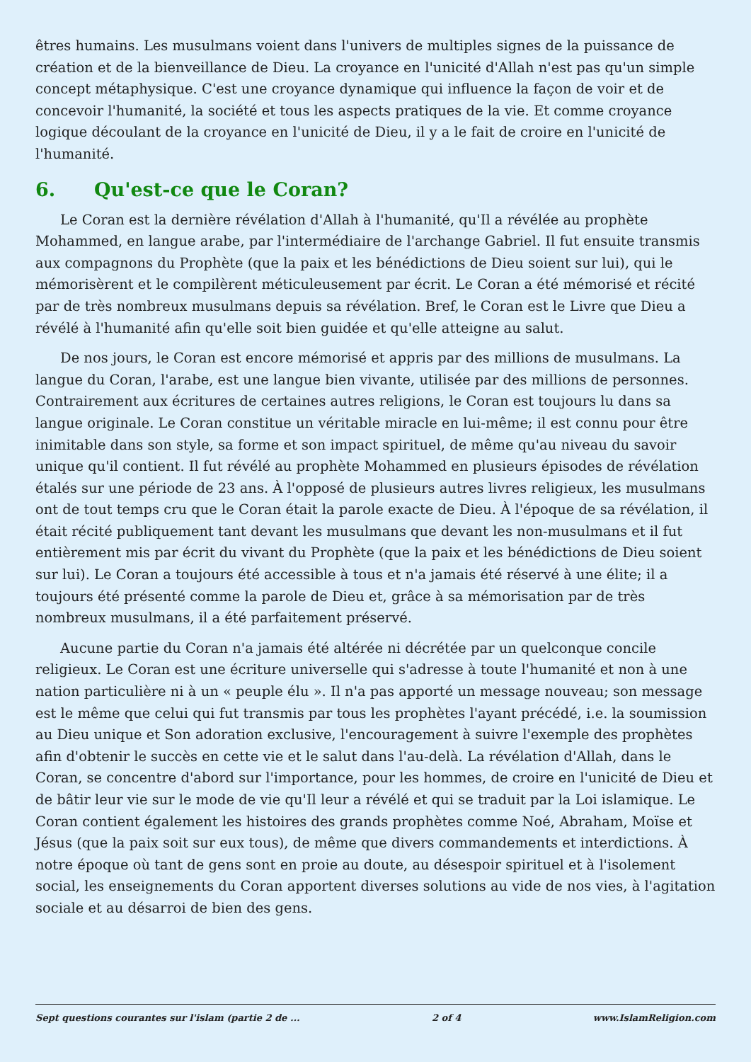êtres humains. Les musulmans voient dans l'univers de multiples signes de la puissance de création et de la bienveillance de Dieu. La croyance en l'unicité d'Allah n'est pas qu'un simple concept métaphysique. C'est une croyance dynamique qui influence la façon de voir et de concevoir l'humanité, la société et tous les aspects pratiques de la vie. Et comme croyance logique découlant de la croyance en l'unicité de Dieu, il y a le fait de croire en l'unicité de l'humanité.
6. Qu'est-ce que le Coran?
Le Coran est la dernière révélation d'Allah à l'humanité, qu'Il a révélée au prophète Mohammed, en langue arabe, par l'intermédiaire de l'archange Gabriel. Il fut ensuite transmis aux compagnons du Prophète (que la paix et les bénédictions de Dieu soient sur lui), qui le mémorisèrent et le compilèrent méticuleusement par écrit. Le Coran a été mémorisé et récité par de très nombreux musulmans depuis sa révélation. Bref, le Coran est le Livre que Dieu a révélé à l'humanité afin qu'elle soit bien guidée et qu'elle atteigne au salut.
De nos jours, le Coran est encore mémorisé et appris par des millions de musulmans. La langue du Coran, l'arabe, est une langue bien vivante, utilisée par des millions de personnes. Contrairement aux écritures de certaines autres religions, le Coran est toujours lu dans sa langue originale. Le Coran constitue un véritable miracle en lui-même; il est connu pour être inimitable dans son style, sa forme et son impact spirituel, de même qu'au niveau du savoir unique qu'il contient. Il fut révélé au prophète Mohammed en plusieurs épisodes de révélation étalés sur une période de 23 ans. À l'opposé de plusieurs autres livres religieux, les musulmans ont de tout temps cru que le Coran était la parole exacte de Dieu. À l'époque de sa révélation, il était récité publiquement tant devant les musulmans que devant les non-musulmans et il fut entièrement mis par écrit du vivant du Prophète (que la paix et les bénédictions de Dieu soient sur lui). Le Coran a toujours été accessible à tous et n'a jamais été réservé à une élite; il a toujours été présenté comme la parole de Dieu et, grâce à sa mémorisation par de très nombreux musulmans, il a été parfaitement préservé.
Aucune partie du Coran n'a jamais été altérée ni décrétée par un quelconque concile religieux. Le Coran est une écriture universelle qui s'adresse à toute l'humanité et non à une nation particulière ni à un « peuple élu ». Il n'a pas apporté un message nouveau; son message est le même que celui qui fut transmis par tous les prophètes l'ayant précédé, i.e. la soumission au Dieu unique et Son adoration exclusive, l'encouragement à suivre l'exemple des prophètes afin d'obtenir le succès en cette vie et le salut dans l'au-delà. La révélation d'Allah, dans le Coran, se concentre d'abord sur l'importance, pour les hommes, de croire en l'unicité de Dieu et de bâtir leur vie sur le mode de vie qu'Il leur a révélé et qui se traduit par la Loi islamique. Le Coran contient également les histoires des grands prophètes comme Noé, Abraham, Moïse et Jésus (que la paix soit sur eux tous), de même que divers commandements et interdictions. À notre époque où tant de gens sont en proie au doute, au désespoir spirituel et à l'isolement social, les enseignements du Coran apportent diverses solutions au vide de nos vies, à l'agitation sociale et au désarroi de bien des gens.
Sept questions courantes sur l'islam (partie 2 de ... 2 of 4 www.IslamReligion.com